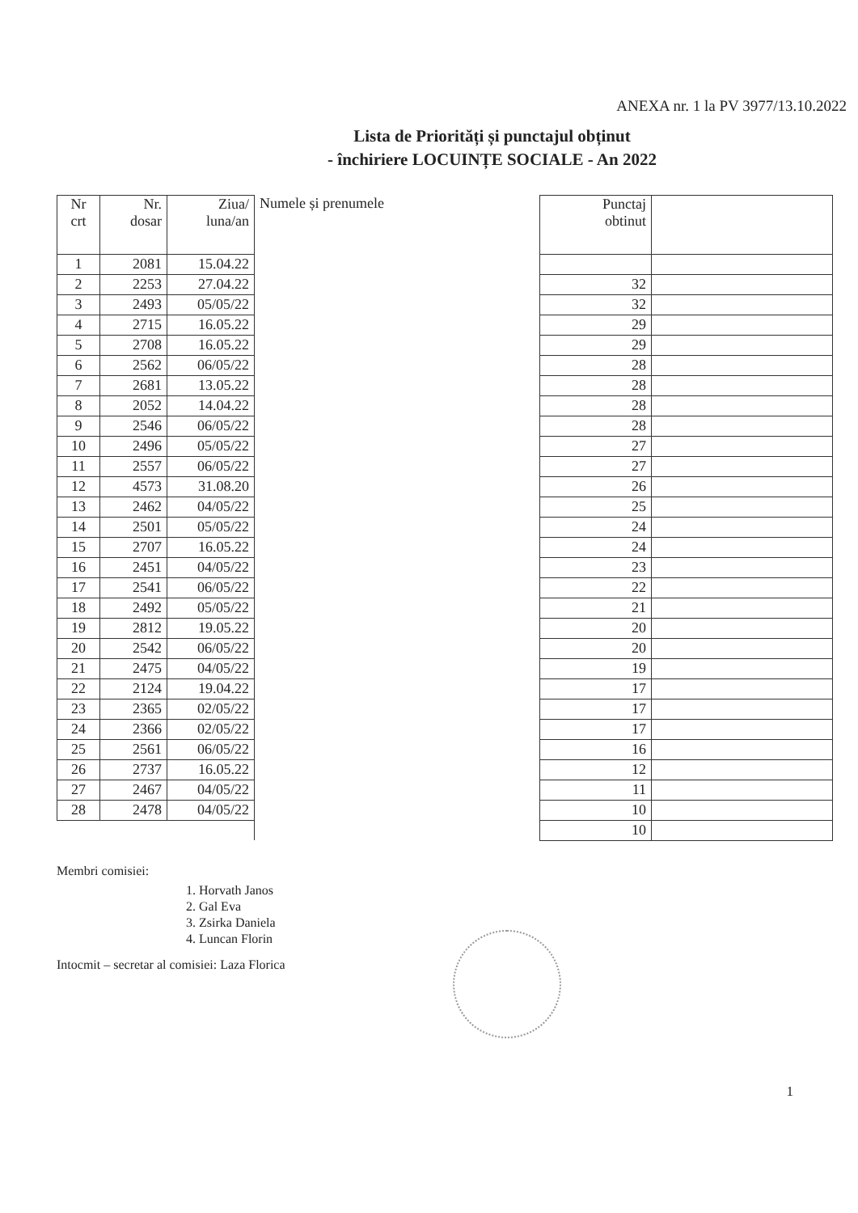ANEXA nr. 1 la PV 3977/13.10.2022
Lista de Priorități și punctajul obținut
- închiriere LOCUINȚE SOCIALE - An 2022
| Nr crt | Nr. dosar | Ziua/ luna/an | Numele și prenumele | Punctaj obtinut | |
| --- | --- | --- | --- | --- | --- |
| 1 | 2081 | 15.04.22 | | | |
| 2 | 2253 | 27.04.22 | | 32 | |
| 3 | 2493 | 05/05/22 | | 32 | |
| 4 | 2715 | 16.05.22 | | 29 | |
| 5 | 2708 | 16.05.22 | | 29 | |
| 6 | 2562 | 06/05/22 | | 28 | |
| 7 | 2681 | 13.05.22 | | 28 | |
| 8 | 2052 | 14.04.22 | | 28 | |
| 9 | 2546 | 06/05/22 | | 28 | |
| 10 | 2496 | 05/05/22 | | 27 | |
| 11 | 2557 | 06/05/22 | | 27 | |
| 12 | 4573 | 31.08.20 | | 26 | |
| 13 | 2462 | 04/05/22 | | 25 | |
| 14 | 2501 | 05/05/22 | | 24 | |
| 15 | 2707 | 16.05.22 | | 24 | |
| 16 | 2451 | 04/05/22 | | 23 | |
| 17 | 2541 | 06/05/22 | | 22 | |
| 18 | 2492 | 05/05/22 | | 21 | |
| 19 | 2812 | 19.05.22 | | 20 | |
| 20 | 2542 | 06/05/22 | | 20 | |
| 21 | 2475 | 04/05/22 | | 19 | |
| 22 | 2124 | 19.04.22 | | 17 | |
| 23 | 2365 | 02/05/22 | | 17 | |
| 24 | 2366 | 02/05/22 | | 17 | |
| 25 | 2561 | 06/05/22 | | 16 | |
| 26 | 2737 | 16.05.22 | | 12 | |
| 27 | 2467 | 04/05/22 | | 11 | |
| 28 | 2478 | 04/05/22 | | 10 | |
| | | | | 10 | |
Membri comisiei:
1. Horvath Janos
2. Gal Eva
3. Zsirka Daniela
4. Luncan Florin
Intocmit – secretar al comisiei: Laza Florica
1